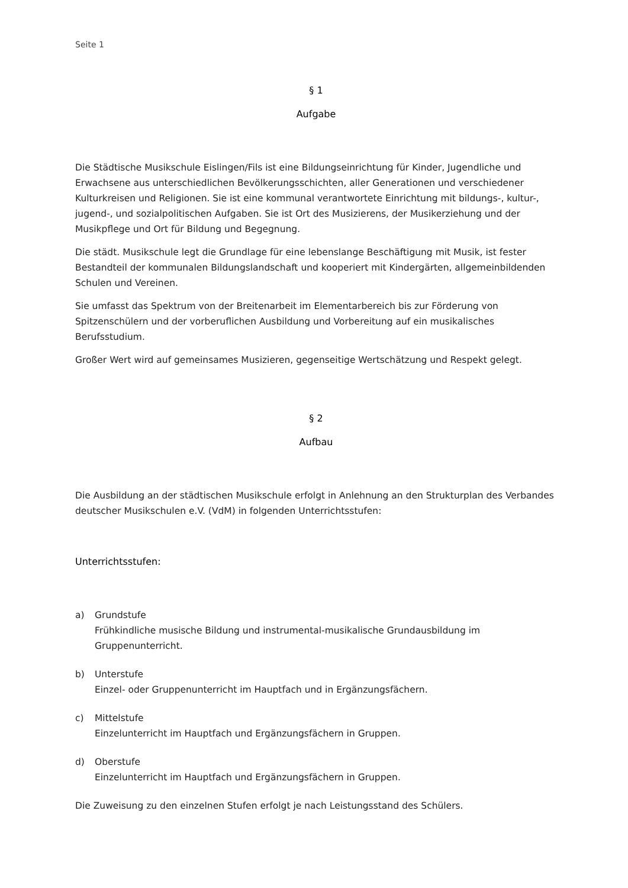Seite 1
§ 1
Aufgabe
Die Städtische Musikschule Eislingen/Fils ist eine Bildungseinrichtung für Kinder, Jugendliche und Erwachsene aus unterschiedlichen Bevölkerungsschichten, aller Generationen und verschiedener Kulturkreisen und Religionen. Sie ist eine kommunal verantwortete Einrichtung mit bildungs-, kultur-, jugend-, und sozialpolitischen Aufgaben. Sie ist Ort des Musizierens, der Musikerziehung und der Musikpflege und Ort für Bildung und Begegnung.
Die städt. Musikschule legt die Grundlage für eine lebenslange Beschäftigung mit Musik, ist fester Bestandteil der kommunalen Bildungslandschaft und kooperiert mit Kindergärten, allgemeinbildenden Schulen und Vereinen.
Sie umfasst das Spektrum von der Breitenarbeit im Elementarbereich bis zur Förderung von Spitzenschülern und der vorberuflichen Ausbildung und Vorbereitung auf ein musikalisches Berufsstudium.
Großer Wert wird auf gemeinsames Musizieren, gegenseitige Wertschätzung und Respekt gelegt.
§ 2
Aufbau
Die Ausbildung an der städtischen Musikschule erfolgt in Anlehnung an den Strukturplan des Verbandes deutscher Musikschulen e.V. (VdM) in folgenden Unterrichtsstufen:
Unterrichtsstufen:
a) Grundstufe
Frühkindliche musische Bildung und instrumental-musikalische Grundausbildung im Gruppenunterricht.
b) Unterstufe
Einzel- oder Gruppenunterricht im Hauptfach und in Ergänzungsfächern.
c) Mittelstufe
Einzelunterricht im Hauptfach und Ergänzungsfächern in Gruppen.
d) Oberstufe
Einzelunterricht im Hauptfach und Ergänzungsfächern in Gruppen.
Die Zuweisung zu den einzelnen Stufen erfolgt je nach Leistungsstand des Schülers.